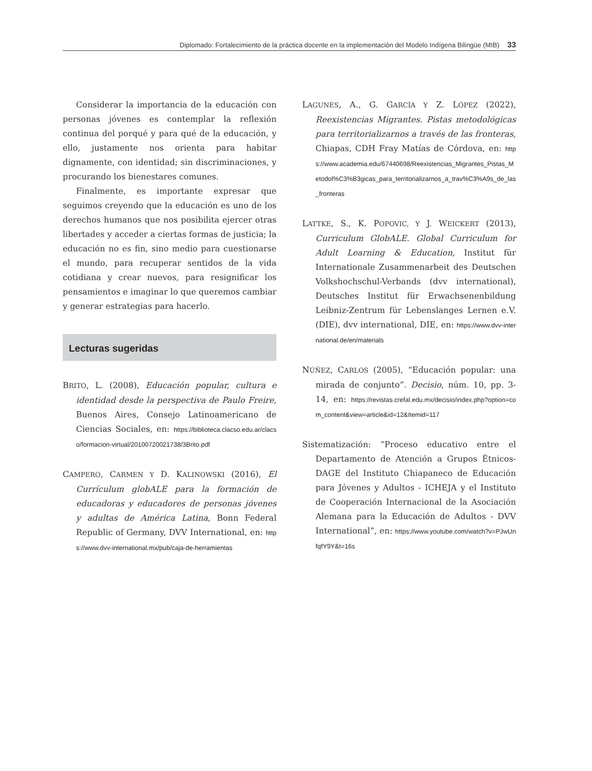Diplomado: Fortalecimiento de la práctica docente en la implementación del Modelo Indígena Bilingüe (MIB) 33
Considerar la importancia de la educación con personas jóvenes es contemplar la reflexión continua del porqué y para qué de la educación, y ello, justamente nos orienta para habitar dignamente, con identidad; sin discriminaciones, y procurando los bienestares comunes.
Finalmente, es importante expresar que seguimos creyendo que la educación es uno de los derechos humanos que nos posibilita ejercer otras libertades y acceder a ciertas formas de justicia; la educación no es fin, sino medio para cuestionarse el mundo, para recuperar sentidos de la vida cotidiana y crear nuevos, para resignificar los pensamientos e imaginar lo que queremos cambiar y generar estrategias para hacerlo.
Lecturas sugeridas
BRITO, L. (2008), Educación popular, cultura e identidad desde la perspectiva de Paulo Freire, Buenos Aires, Consejo Latinoamericano de Ciencias Sociales, en: https://biblioteca.clacso.edu.ar/clacso/formacion-virtual/20100720021738/3Brito.pdf
CAMPERO, CARMEN Y D. KALINOWSKI (2016), El Currículum globALE para la formación de educadoras y educadores de personas jóvenes y adultas de América Latina, Bonn Federal Republic of Germany, DVV International, en: https://www.dvv-international.mx/pub/caja-de-herramientas
LAGUNES, A., G. GARCÍA Y Z. LÓPEZ (2022), Reexistencias Migrantes. Pistas metodológicas para territorializarnos a través de las fronteras, Chiapas, CDH Fray Matías de Córdova, en: https://www.academia.edu/67440698/Reexistencias_Migrantes_Pistas_Metodol%C3%B3gicas_para_territorializarnos_a_trav%C3%A9s_de_las_fronteras
LATTKE, S., K. POPOVIC, Y J. WEICKERT (2013), Curriculum GlobALE. Global Curriculum for Adult Learning & Education, Institut für Internationale Zusammenarbeit des Deutschen Volkshochschul-Verbands (dvv international), Deutsches Institut für Erwachsenenbildung Leibniz-Zentrum für Lebenslanges Lernen e.V. (DIE), dvv international, DIE, en: https://www.dvv-international.de/en/materials
NÚÑEZ, CARLOS (2005), “Educación popular: una mirada de conjunto”. Decisio, núm. 10, pp. 3-14, en: https://revistas.crefal.edu.mx/decisio/index.php?option=com_content&view=article&id=12&Itemid=117
Sistematización: “Proceso educativo entre el Departamento de Atención a Grupos Étnicos-DAGE del Instituto Chiapaneco de Educación para Jóvenes y Adultos - ICHEJA y el Instituto de Cooperación Internacional de la Asociación Alemana para la Educación de Adultos - DVV International”, en: https://www.youtube.com/watch?v=PJwUnfqfY9Y&t=16s